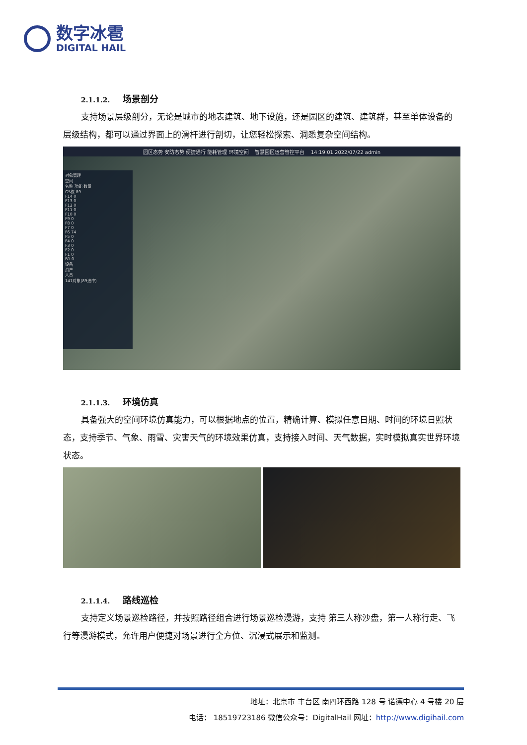数字冰雹
DIGITAL HAIL
2.1.1.2. 场景剖分
支持场景层级剖分，无论是城市的地表建筑、地下设施，还是园区的建筑、建筑群，甚至单体设备的层级结构，都可以通过界面上的滑杆进行剖切，让您轻松探索、洞悉复杂空间结构。
园区态势 安防态势 便捷通行 能耗管理 环境空间 智慧园区运营管控平台 14:19:01 2022/07/22 admin
对象管理
空间
名称 功能 数量
G5栋 89
F14 0
F13 0
F12 0
F11 0
F10 0
F9 0
F8 0
F7 0
F6 74
F5 0
F4 0
F3 0
F2 0
F1 0
B1 0
设备
资产
人员
141对象(89选中)
2.1.1.3. 环境仿真
具备强大的空间环境仿真能力，可以根据地点的位置，精确计算、模拟任意日期、时间的环境日照状态，支持季节、气象、雨雪、灾害天气的环境效果仿真，支持接入时间、天气数据，实时模拟真实世界环境状态。
2.1.1.4. 路线巡检
支持定义场景巡检路径，并按照路径组合进行场景巡检漫游，支持 第三人称沙盘，第一人称行走、飞行等漫游模式，允许用户便捷对场景进行全方位、沉浸式展示和监测。
地址：北京市 丰台区 南四环西路 128 号 诺德中心 4 号楼 20 层
电话： 18519723186 微信公众号：DigitalHail 网址：http://www.digihail.com